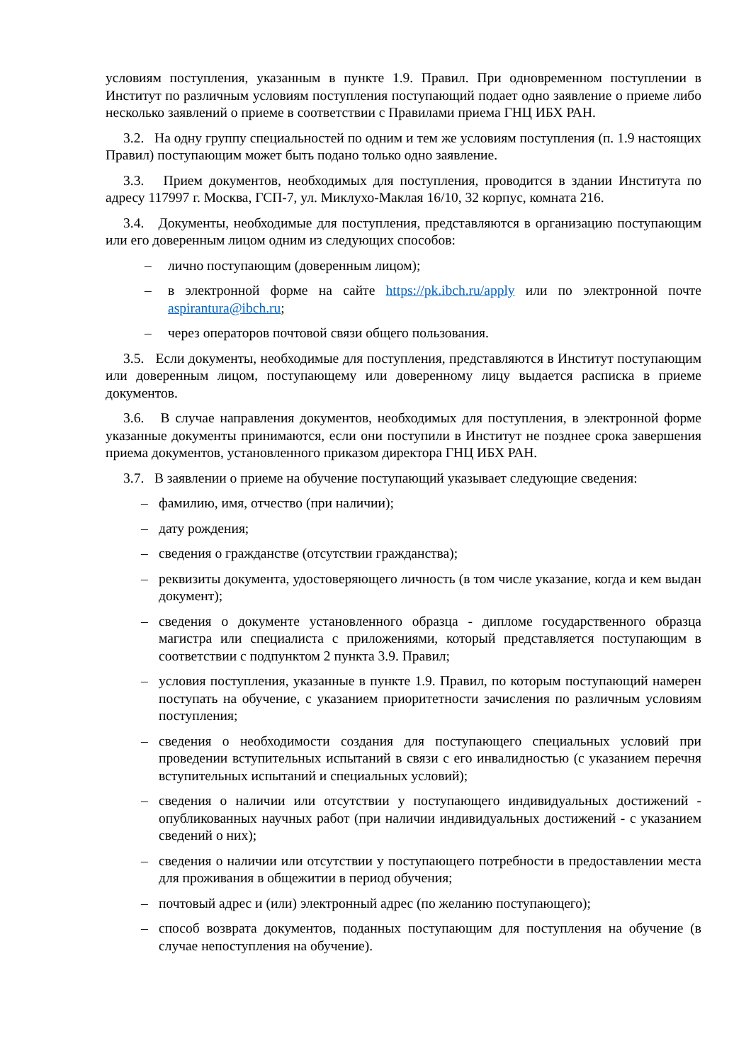условиям поступления, указанным в пункте 1.9. Правил. При одновременном поступлении в Институт по различным условиям поступления поступающий подает одно заявление о приеме либо несколько заявлений о приеме в соответствии с Правилами приема ГНЦ ИБХ РАН.
3.2. На одну группу специальностей по одним и тем же условиям поступления (п. 1.9 настоящих Правил) поступающим может быть подано только одно заявление.
3.3. Прием документов, необходимых для поступления, проводится в здании Института по адресу 117997 г. Москва, ГСП-7, ул. Миклухо-Маклая 16/10, 32 корпус, комната 216.
3.4. Документы, необходимые для поступления, представляются в организацию поступающим или его доверенным лицом одним из следующих способов:
– лично поступающим (доверенным лицом);
– в электронной форме на сайте https://pk.ibch.ru/apply или по электронной почте aspirantura@ibch.ru;
– через операторов почтовой связи общего пользования.
3.5. Если документы, необходимые для поступления, представляются в Институт поступающим или доверенным лицом, поступающему или доверенному лицу выдается расписка в приеме документов.
3.6. В случае направления документов, необходимых для поступления, в электронной форме указанные документы принимаются, если они поступили в Институт не позднее срока завершения приема документов, установленного приказом директора ГНЦ ИБХ РАН.
3.7. В заявлении о приеме на обучение поступающий указывает следующие сведения:
– фамилию, имя, отчество (при наличии);
– дату рождения;
– сведения о гражданстве (отсутствии гражданства);
– реквизиты документа, удостоверяющего личность (в том числе указание, когда и кем выдан документ);
– сведения о документе установленного образца - дипломе государственного образца магистра или специалиста с приложениями, который представляется поступающим в соответствии с подпунктом 2 пункта 3.9. Правил;
– условия поступления, указанные в пункте 1.9. Правил, по которым поступающий намерен поступать на обучение, с указанием приоритетности зачисления по различным условиям поступления;
– сведения о необходимости создания для поступающего специальных условий при проведении вступительных испытаний в связи с его инвалидностью (с указанием перечня вступительных испытаний и специальных условий);
– сведения о наличии или отсутствии у поступающего индивидуальных достижений - опубликованных научных работ (при наличии индивидуальных достижений - с указанием сведений о них);
– сведения о наличии или отсутствии у поступающего потребности в предоставлении места для проживания в общежитии в период обучения;
– почтовый адрес и (или) электронный адрес (по желанию поступающего);
– способ возврата документов, поданных поступающим для поступления на обучение (в случае непоступления на обучение).